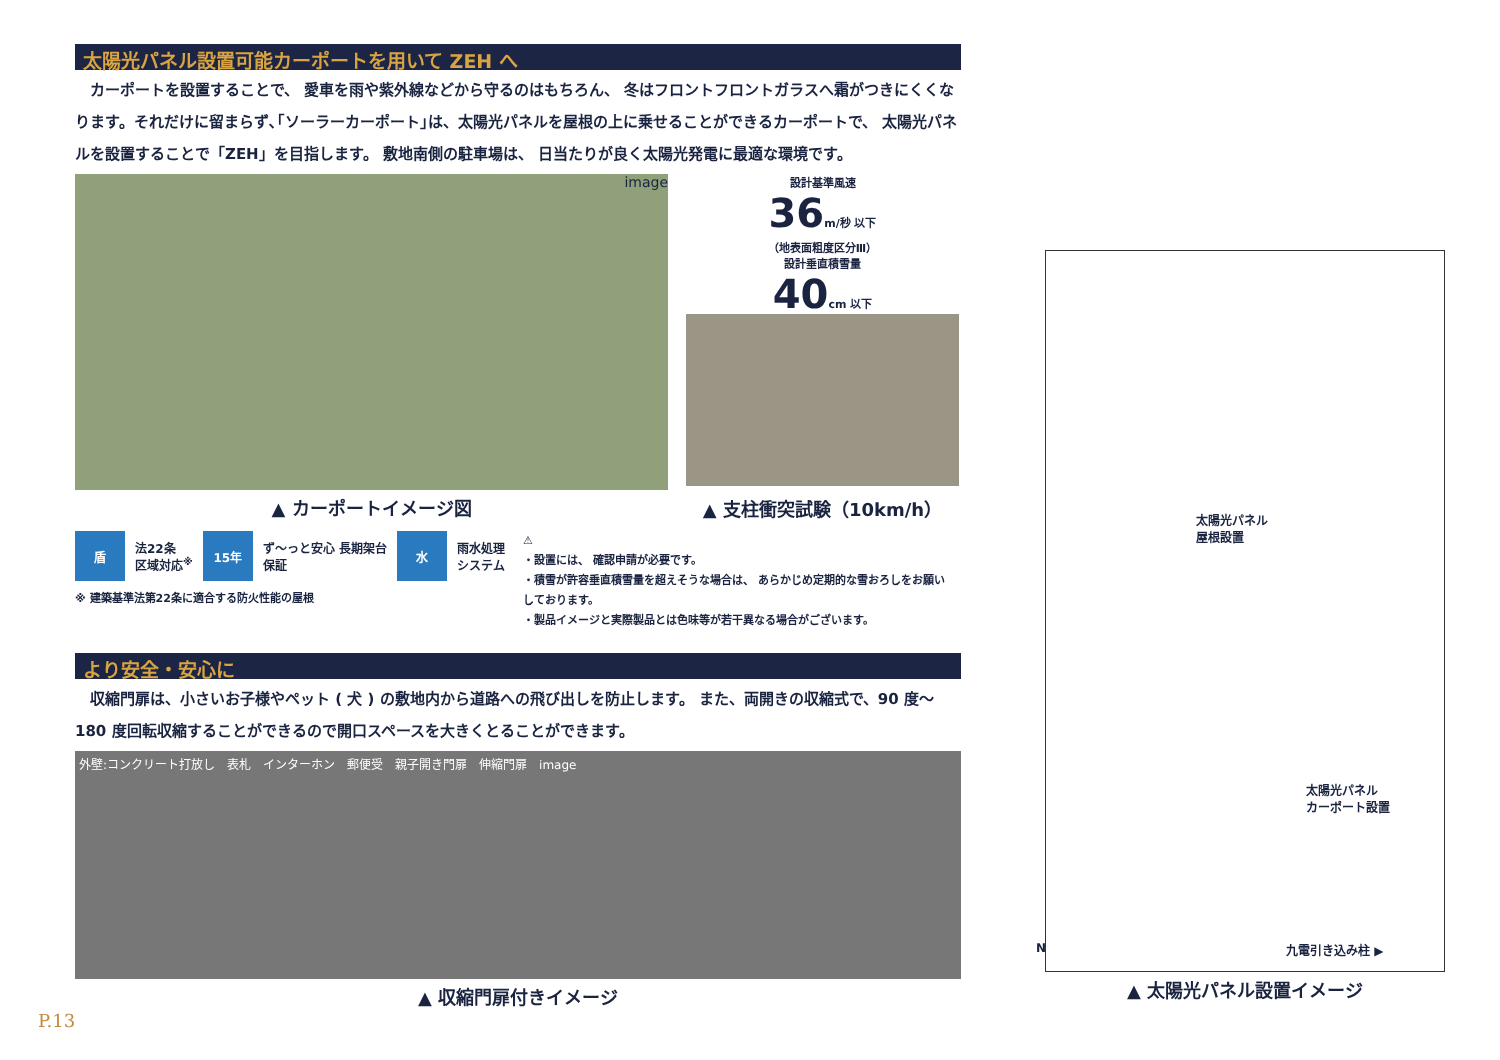太陽光パネル設置可能カーポートを用いて ZEH へ
　カーポートを設置することで、 愛車を雨や紫外線などから守るのはもちろん、 冬はフロントフロントガラスへ霜がつきにくくなります。それだけに留まらず､｢ソーラーカーポート｣は、太陽光パネルを屋根の上に乗せることができるカーポートで、 太陽光パネルを設置することで「ZEH」を目指します。 敷地南側の駐車場は、 日当たりが良く太陽光発電に最適な環境です。
image
▲ カーポートイメージ図
設計基準風速
36m/秒 以下
（地表面粗度区分Ⅲ）
設計垂直積雪量
40cm 以下
▲ 支柱衝突試験（10km/h）
盾
法22条
区域対応<sup>※</sup>
15年
ず～っと安心 長期架台
保証
水
雨水処理
システム
※ 建築基準法第22条に適合する防火性能の屋根
⚠
・設置には、 確認申請が必要です。
・積雪が許容垂直積雪量を超えそうな場合は、 あらかじめ定期的な雪おろしをお願いしております。
・製品イメージと実際製品とは色味等が若干異なる場合がございます。
より安全・安心に
　収縮門扉は、小さいお子様やペット ( 犬 ) の敷地内から道路への飛び出しを防止します。 また、両開きの収縮式で、90 度～ 180 度回転収縮することができるので開口スペースを大きくとることができます。
外壁:コンクリート打放し　表札　インターホン　郵便受　親子開き門扉　伸縮門扉　image
▲ 収縮門扉付きイメージ
P.13
太陽光パネル
屋根設置
太陽光パネル
カーポート設置
九電引き込み柱 ▶
N
▲ 太陽光パネル設置イメージ